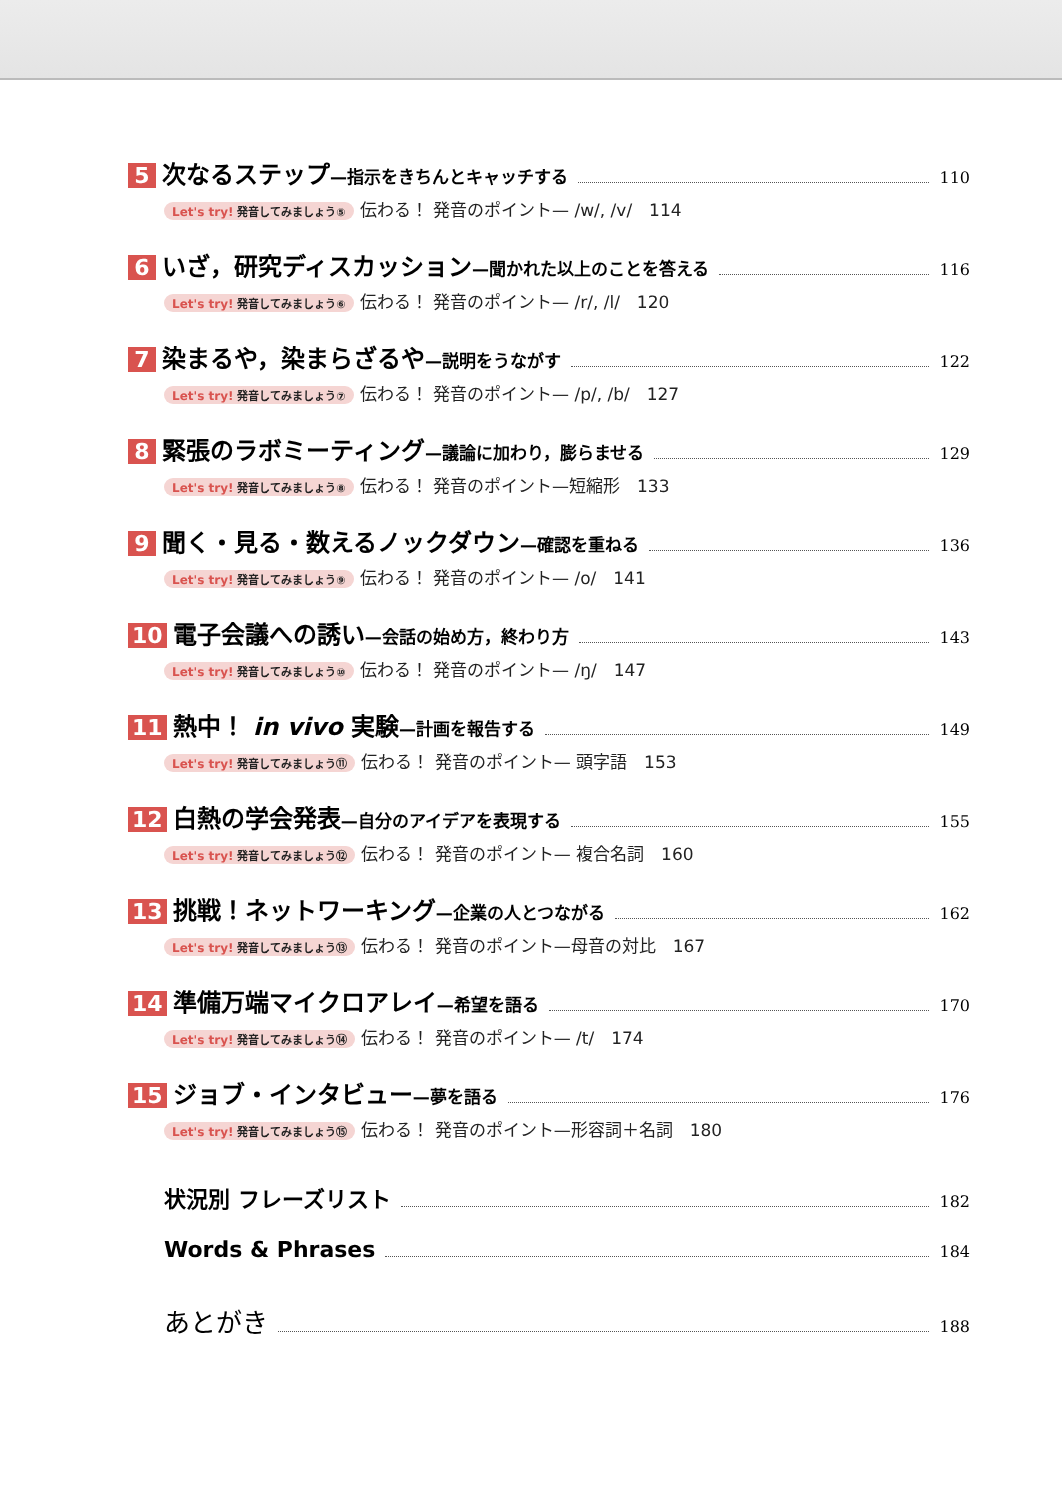5 次なるステップ—指示をきちんとキャッチする 110
Let's try! 発音してみましょう⑤ 伝わる！ 発音のポイント— /w/, /v/　114
6 いざ，研究ディスカッション—聞かれた以上のことを答える 116
Let's try! 発音してみましょう⑥ 伝わる！ 発音のポイント— /r/, /l/　120
7 染まるや，染まらざるや—説明をうながす 122
Let's try! 発音してみましょう⑦ 伝わる！ 発音のポイント— /p/, /b/　127
8 緊張のラボミーティング—議論に加わり，膨らませる 129
Let's try! 発音してみましょう⑧ 伝わる！ 発音のポイント—短縮形　133
9 聞く・見る・数えるノックダウン—確認を重ねる 136
Let's try! 発音してみましょう⑨ 伝わる！ 発音のポイント— /o/　141
10 電子会議への誘い—会話の始め方，終わり方 143
Let's try! 発音してみましょう⑩ 伝わる！ 発音のポイント— /ŋ/　147
11 熱中！ in vivo 実験—計画を報告する 149
Let's try! 発音してみましょう⑪ 伝わる！ 発音のポイント— 頭字語　153
12 白熱の学会発表—自分のアイデアを表現する 155
Let's try! 発音してみましょう⑫ 伝わる！ 発音のポイント— 複合名詞　160
13 挑戦！ネットワーキング—企業の人とつながる 162
Let's try! 発音してみましょう⑬ 伝わる！ 発音のポイント—母音の対比　167
14 準備万端マイクロアレイ—希望を語る 170
Let's try! 発音してみましょう⑭ 伝わる！ 発音のポイント— /t/　174
15 ジョブ・インタビュー—夢を語る 176
Let's try! 発音してみましょう⑮ 伝わる！ 発音のポイント—形容詞＋名詞　180
状況別 フレーズリスト 182
Words & Phrases 184
あとがき 188